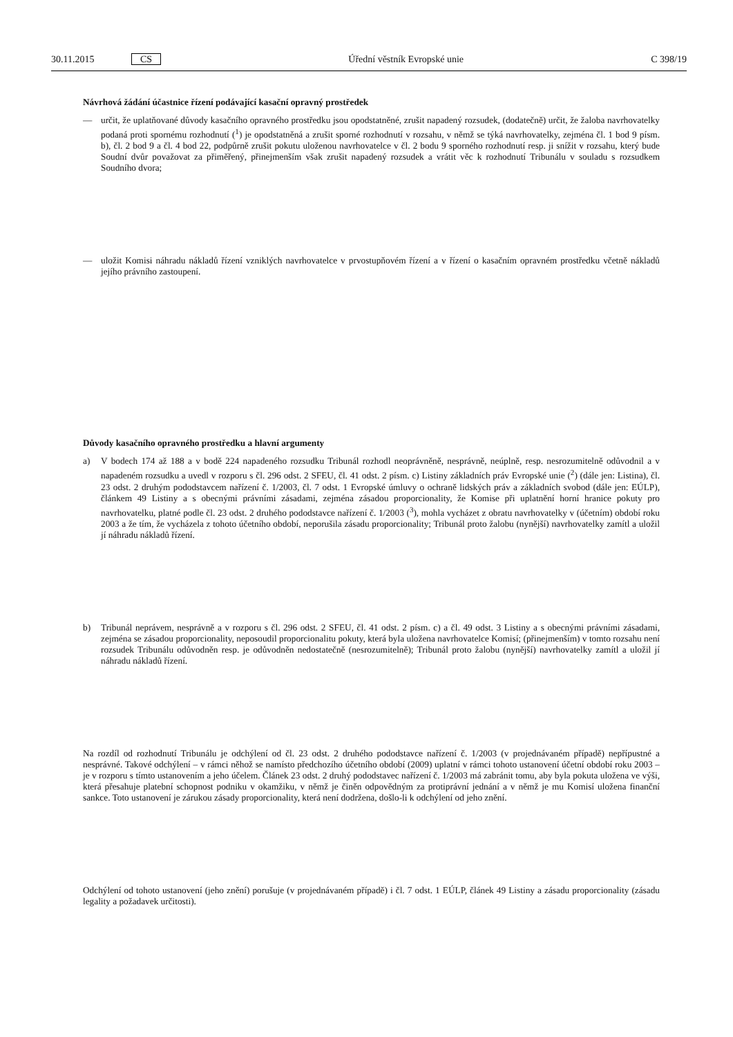30.11.2015 CS Úřední věstník Evropské unie C 398/19
Návrhová žádání účastnice řízení podávající kasační opravný prostředek
— určit, že uplatňované důvody kasačního opravného prostředku jsou opodstatněné, zrušit napadený rozsudek, (dodatečně) určit, že žaloba navrhovatelky podaná proti spornému rozhodnutí (<sup>1</sup>) je opodstatněná a zrušit sporné rozhodnutí v rozsahu, v němž se týká navrhovatelky, zejména čl. 1 bod 9 písm. b), čl. 2 bod 9 a čl. 4 bod 22, podpůrně zrušit pokutu uloženou navrhovatelce v čl. 2 bodu 9 sporného rozhodnutí resp. ji snížit v rozsahu, který bude Soudní dvůr považovat za přiměřený, přinejmenším však zrušit napadený rozsudek a vrátit věc k rozhodnutí Tribunálu v souladu s rozsudkem Soudního dvora;
— uložit Komisi náhradu nákladů řízení vzniklých navrhovatelce v prvostupňovém řízení a v řízení o kasačním opravném prostředku včetně nákladů jejího právního zastoupení.
Důvody kasačního opravného prostředku a hlavní argumenty
a) V bodech 174 až 188 a v bodě 224 napadeného rozsudku Tribunál rozhodl neoprávněně, nesprávně, neúplně, resp. nesrozumitelně odůvodnil a v napadeném rozsudku a uvedl v rozporu s čl. 296 odst. 2 SFEU, čl. 41 odst. 2 písm. c) Listiny základních práv Evropské unie (<sup>2</sup>) (dále jen: Listina), čl. 23 odst. 2 druhým pododstavcem nařízení č. 1/2003, čl. 7 odst. 1 Evropské úmluvy o ochraně lidských práv a základních svobod (dále jen: EÚLP), článkem 49 Listiny a s obecnými právními zásadami, zejména zásadou proporcionality, že Komise při uplatnění horní hranice pokuty pro navrhovatelku, platné podle čl. 23 odst. 2 druhého pododstavce nařízení č. 1/2003 (<sup>3</sup>), mohla vycházet z obratu navrhovatelky v (účetním) období roku 2003 a že tím, že vycházela z tohoto účetního období, neporušila zásadu proporcionality; Tribunál proto žalobu (nynější) navrhovatelky zamítl a uložil jí náhradu nákladů řízení.
b) Tribunál neprávem, nesprávně a v rozporu s čl. 296 odst. 2 SFEU, čl. 41 odst. 2 písm. c) a čl. 49 odst. 3 Listiny a s obecnými právními zásadami, zejména se zásadou proporcionality, neposoudil proporcionalitu pokuty, která byla uložena navrhovatelce Komisí; (přinejmenším) v tomto rozsahu není rozsudek Tribunálu odůvodněn resp. je odůvodněn nedostatečně (nesrozumitelně); Tribunál proto žalobu (nynější) navrhovatelky zamítl a uložil jí náhradu nákladů řízení.
Na rozdíl od rozhodnutí Tribunálu je odchýlení od čl. 23 odst. 2 druhého pododstavce nařízení č. 1/2003 (v projednávaném případě) nepřípustné a nesprávné. Takové odchýlení – v rámci něhož se namísto předchozího účetního období (2009) uplatní v rámci tohoto ustanovení účetní období roku 2003 – je v rozporu s tímto ustanovením a jeho účelem. Článek 23 odst. 2 druhý pododstavec nařízení č. 1/2003 má zabránit tomu, aby byla pokuta uložena ve výši, která přesahuje platební schopnost podniku v okamžiku, v němž je činěn odpovědným za protiprávní jednání a v němž je mu Komisí uložena finanční sankce. Toto ustanovení je zárukou zásady proporcionality, která není dodržena, došlo-li k odchýlení od jeho znění.
Odchýlení od tohoto ustanovení (jeho znění) porušuje (v projednávaném případě) i čl. 7 odst. 1 EÚLP, článek 49 Listiny a zásadu proporcionality (zásadu legality a požadavek určitosti).